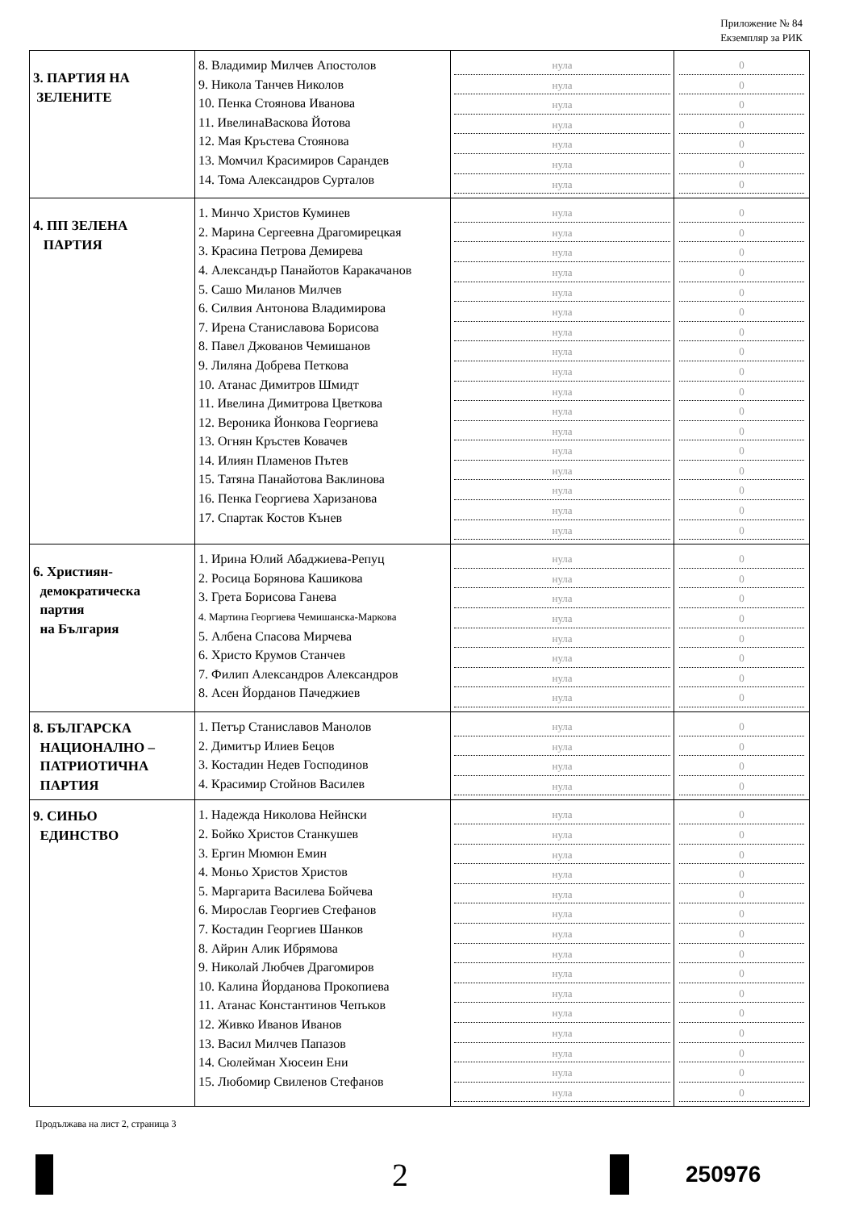Приложение № 84
Екземпляр за РИК
| 3. ПАРТИЯ НА ЗЕЛЕНИТЕ | 8. Владимир Милчев Апостолов 9. Никола Танчев Николов 10. Пенка Стоянова Иванова 11. ИвелинаВаскова Йотова 12. Мая Кръстева Стоянова 13. Момчил Красимиров Сарандев 14. Тома Александров Сурталов | нула нула нула нула нула нула нула | 0 0 0 0 0 0 0 |
| 4. ПП ЗЕЛЕНА ПАРТИЯ | 1. Минчо Христов Куминев 2. Марина Сергеевна Драгомирецкая 3. Красина Петрова Демирева 4. Александър Панайотов Каракачанов 5. Сашо Миланов Милчев 6. Силвия Антонова Владимирова 7. Ирена Станиславова Борисова 8. Павел Джованов Чемишанов 9. Лиляна Добрева Петкова 10. Атанас Димитров Шмидт 11. Ивелина Димитрова Цветкова 12. Вероника Йонкова Георгиева 13. Огнян Кръстев Ковачев 14. Илиян Пламенов Пътев 15. Татяна Панайотова Ваклинова 16. Пенка Георгиева Харизанова 17. Спартак Костов Кънев | нула нула нула нула нула нула нула нула нула нула нула нула нула нула нула нула нула | 0 0 0 0 0 0 0 0 0 0 0 0 0 0 0 0 0 |
| 6. Християн- демократическа партия на България | 1. Ирина Юлий Абаджиева-Репуц 2. Росица Борянова Кашикова 3. Грета Борисова Ганева 4. Мартина Георгиева Чемишанска-Маркова 5. Албена Спасова Мирчева 6. Христо Крумов Станчев 7. Филип Александров Александров 8. Асен Йорданов Пачеджиев | нула нула нула нула нула нула нула нула | 0 0 0 0 0 0 0 0 |
| 8. БЪЛГАРСКА НАЦИОНАЛНО – ПАТРИОТИЧНА ПАРТИЯ | 1. Петър Станиславов Манолов 2. Димитър Илиев Бецов 3. Костадин Недев Господинов 4. Красимир Стойнов Василев | нула нула нула нула | 0 0 0 0 |
| 9. СИНЬО ЕДИНСТВО | 1. Надежда Николова Нейнски 2. Бойко Христов Станкушев 3. Ергин Мюмюн Емин 4. Моньо Христов Христов 5. Маргарита Василева Бойчева 6. Мирослав Георгиев Стефанов 7. Костадин Георгиев Шанков 8. Айрин Алик Ибрямова 9. Николай Любчев Драгомиров 10. Калина Йорданова Прокопиева 11. Атанас Константинов Чепъков 12. Живко Иванов Иванов 13. Васил Милчев Папазов 14. Сюлейман Хюсеин Ени 15. Любомир Свиленов Стефанов | нула нула нула нула нула нула нула нула нула нула нула нула нула нула нула | 0 0 0 0 0 0 0 0 0 0 0 0 0 0 0 |
Продължава на лист 2, страница 3
2
250976